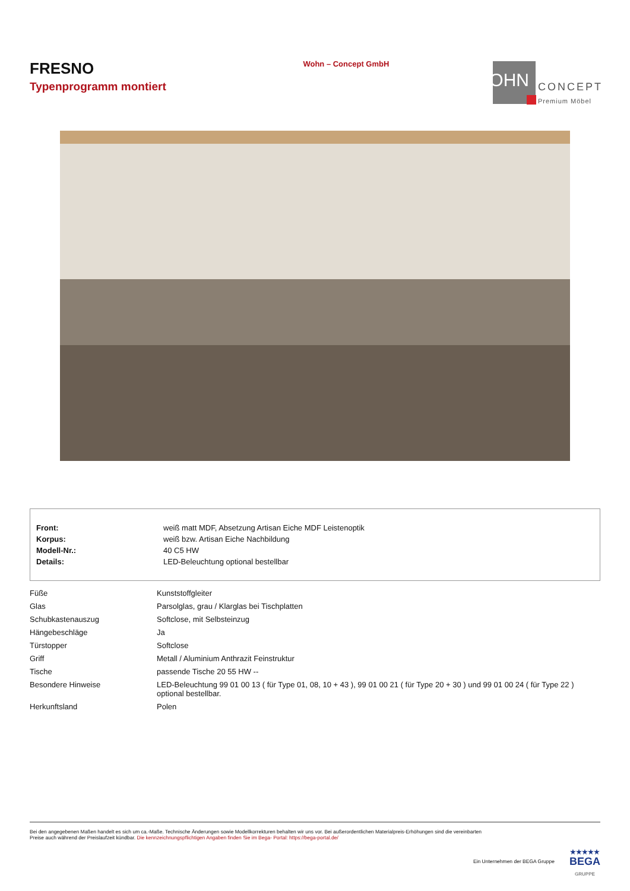FRESNO
Typenprogramm montiert
Wohn – Concept GmbH
WOHN CONCEPT
Premium Möbel
| Front: | weiß matt MDF, Absetzung Artisan Eiche MDF Leistenoptik |
| Korpus: | weiß bzw. Artisan Eiche Nachbildung |
| Modell-Nr.: | 40 C5 HW |
| Details: | LED-Beleuchtung optional bestellbar |
| Füße | Kunststoffgleiter |
| Glas | Parsolglas, grau / Klarglas bei Tischplatten |
| Schubkastenauszug | Softclose, mit Selbsteinzug |
| Hängebeschläge | Ja |
| Türstopper | Softclose |
| Griff | Metall / Aluminium Anthrazit Feinstruktur |
| Tische | passende Tische 20 55 HW -- |
| Besondere Hinweise | LED-Beleuchtung 99 01 00 13 ( für Type 01, 08, 10 + 43 ), 99 01 00 21 ( für Type 20 + 30 ) und 99 01 00 24 ( für Type 22 ) optional bestellbar. |
| Herkunftsland | Polen |
Bei den angegebenen Maßen handelt es sich um ca.-Maße. Technische Änderungen sowie Modellkorrekturen behalten wir uns vor. Bei außerordentlichen Materialpreis-Erhöhungen sind die vereinbarten
Preise auch während der Preislaufzeit kündbar. Die kennzeichnungspflichtigen Angaben finden Sie im Bega- Portal: https://bega-portal.de/
Ein Unternehmen der BEGA Gruppe
★★★★★
BEGA
GRUPPE